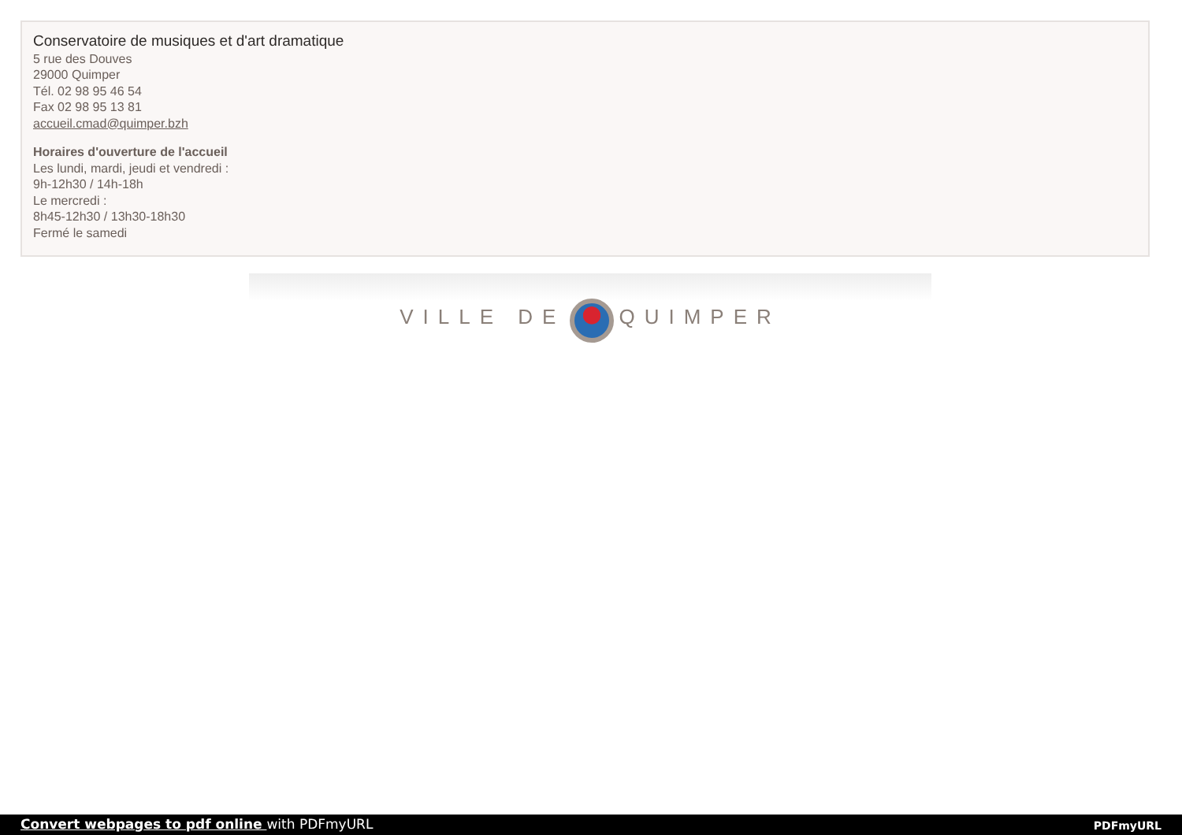Conservatoire de musiques et d'art dramatique
5 rue des Douves
29000 Quimper
Tél. 02 98 95 46 54
Fax 02 98 95 13 81
accueil.cmad@quimper.bzh
Horaires d'ouverture de l'accueil
Les lundi, mardi, jeudi et vendredi :
9h-12h30 / 14h-18h
Le mercredi :
8h45-12h30 / 13h30-18h30
Fermé le samedi
VILLE DE QUIMPER
Convert webpages to pdf online with PDFmyURL PDFmyURL